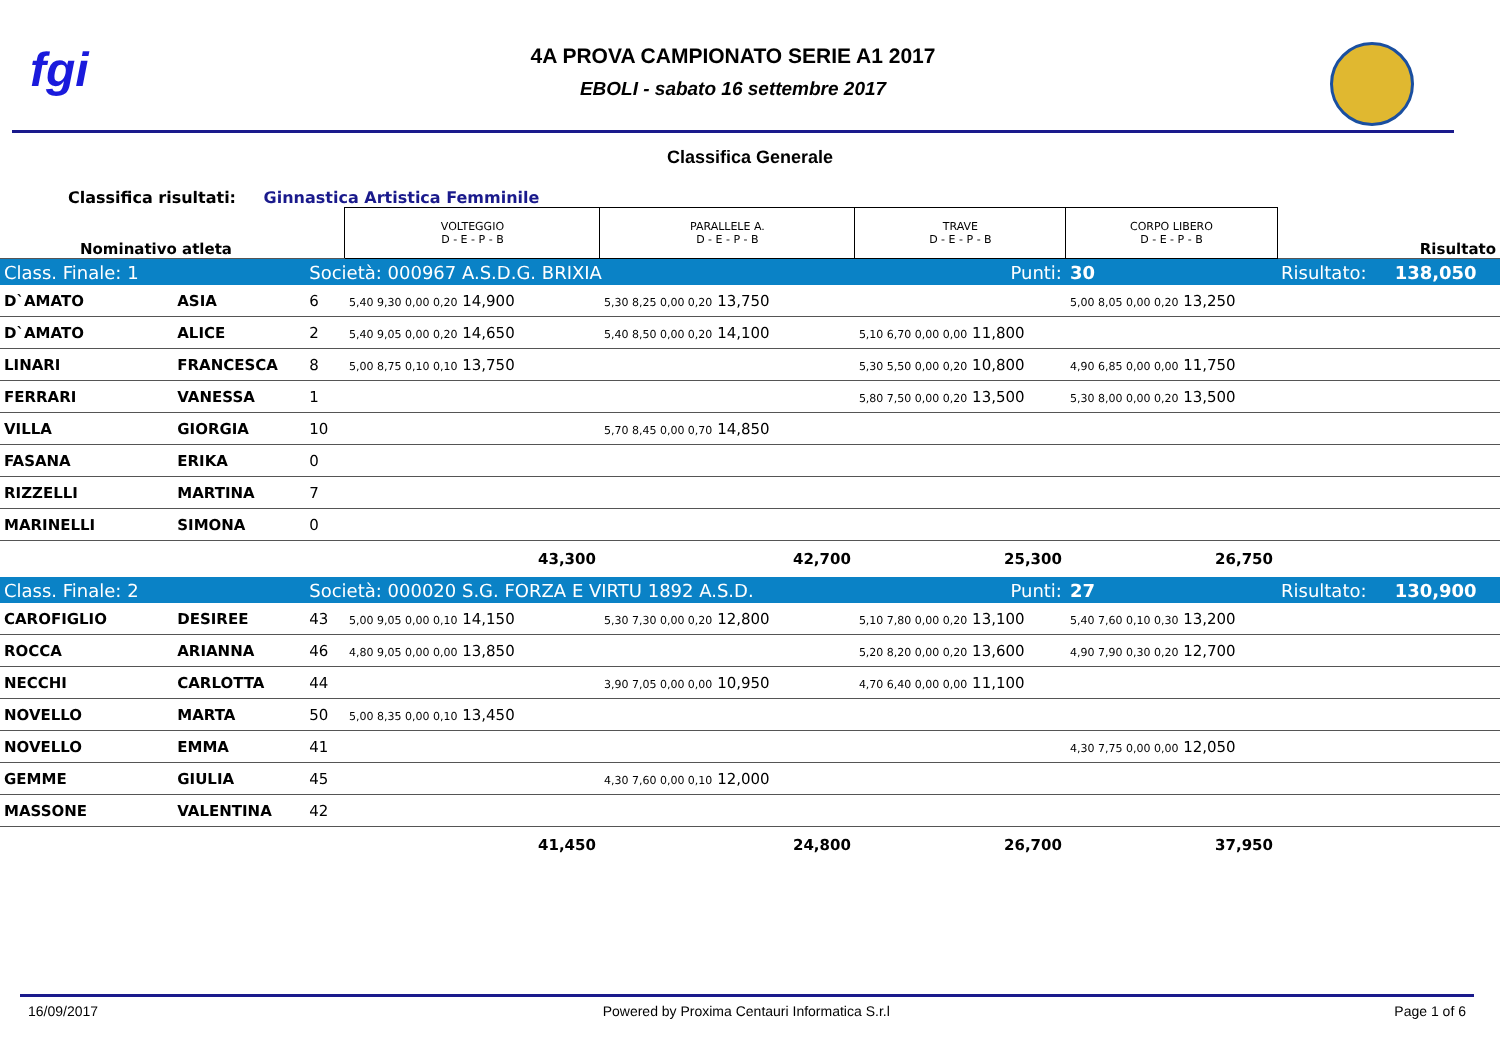fgi
4A PROVA CAMPIONATO SERIE A1 2017
EBOLI - sabato 16 settembre 2017
Classifica Generale
Classifica risultati: Ginnastica Artistica Femminile
| Nominativo atleta | | | VOLTEGGIO D - E - P - B | PARALLELE A. D - E - P - B | TRAVE D - E - P - B | CORPO LIBERO D - E - P - B | | Risultato |
| Class. Finale: 1 | | Società: 000967 A.S.D.G. BRIXIA | | | Punti: | 30 | Risultato: | 138,050 |
| D`AMATO | ASIA | 6 | 5,40 9,30 0,00 0,20 14,900 | 5,30 8,25 0,00 0,20 13,750 | | 5,00 8,05 0,00 0,20 13,250 | | |
| D`AMATO | ALICE | 2 | 5,40 9,05 0,00 0,20 14,650 | 5,40 8,50 0,00 0,20 14,100 | 5,10 6,70 0,00 0,00 11,800 | | | |
| LINARI | FRANCESCA | 8 | 5,00 8,75 0,10 0,10 13,750 | | 5,30 5,50 0,00 0,20 10,800 | 4,90 6,85 0,00 0,00 11,750 | | |
| FERRARI | VANESSA | 1 | | | 5,80 7,50 0,00 0,20 13,500 | 5,30 8,00 0,00 0,20 13,500 | | |
| VILLA | GIORGIA | 10 | | 5,70 8,45 0,00 0,70 14,850 | | | | |
| FASANA | ERIKA | 0 | | | | | | |
| RIZZELLI | MARTINA | 7 | | | | | | |
| MARINELLI | SIMONA | 0 | | | | | | |
| | | | 43,300 | 42,700 | 25,300 | 26,750 | | |
| Class. Finale: 2 | | Società: 000020 S.G. FORZA E VIRTU 1892 A.S.D. | | | Punti: | 27 | Risultato: | 130,900 |
| CAROFIGLIO | DESIREE | 43 | 5,00 9,05 0,00 0,10 14,150 | 5,30 7,30 0,00 0,20 12,800 | 5,10 7,80 0,00 0,20 13,100 | 5,40 7,60 0,10 0,30 13,200 | | |
| ROCCA | ARIANNA | 46 | 4,80 9,05 0,00 0,00 13,850 | | 5,20 8,20 0,00 0,20 13,600 | 4,90 7,90 0,30 0,20 12,700 | | |
| NECCHI | CARLOTTA | 44 | | 3,90 7,05 0,00 0,00 10,950 | 4,70 6,40 0,00 0,00 11,100 | | | |
| NOVELLO | MARTA | 50 | 5,00 8,35 0,00 0,10 13,450 | | | | | |
| NOVELLO | EMMA | 41 | | | | 4,30 7,75 0,00 0,00 12,050 | | |
| GEMME | GIULIA | 45 | | 4,30 7,60 0,00 0,10 12,000 | | | | |
| MASSONE | VALENTINA | 42 | | | | | | |
| | | | 41,450 | 24,800 | 26,700 | 37,950 | | |
16/09/2017 Powered by Proxima Centauri Informatica S.r.l Page 1 of 6